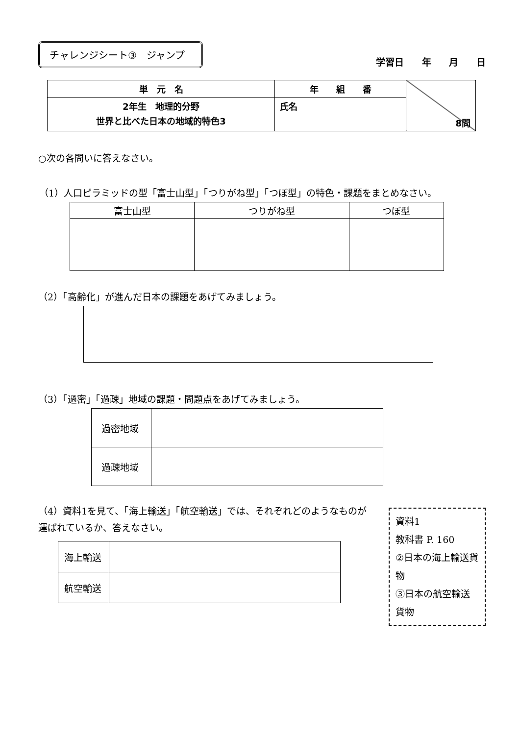チャレンジシート③　ジャンプ
学習日 年 月 日
| 単 元 名 | 年 組 番 | 8問 |
| 2年生 地理的分野 世界と比べた日本の地域的特色3 | 氏名 | |
○次の各問いに答えなさい。
（1）人口ピラミッドの型「富士山型」「つりがね型」「つぼ型」の特色・課題をまとめなさい。
| 富士山型 | つりがね型 | つぼ型 |
（2）「高齢化」が進んだ日本の課題をあげてみましょう。
（3）「過密」「過疎」地域の課題・問題点をあげてみましょう。
| 過密地域 | |
| 過疎地域 | |
（4）資料1を見て、「海上輸送」「航空輸送」では、それぞれどのようなものが運ばれているか、答えなさい。
| 海上輸送 | |
| 航空輸送 | |
資料1
教科書 P. 160
②日本の海上輸送貨物
③日本の航空輸送貨物